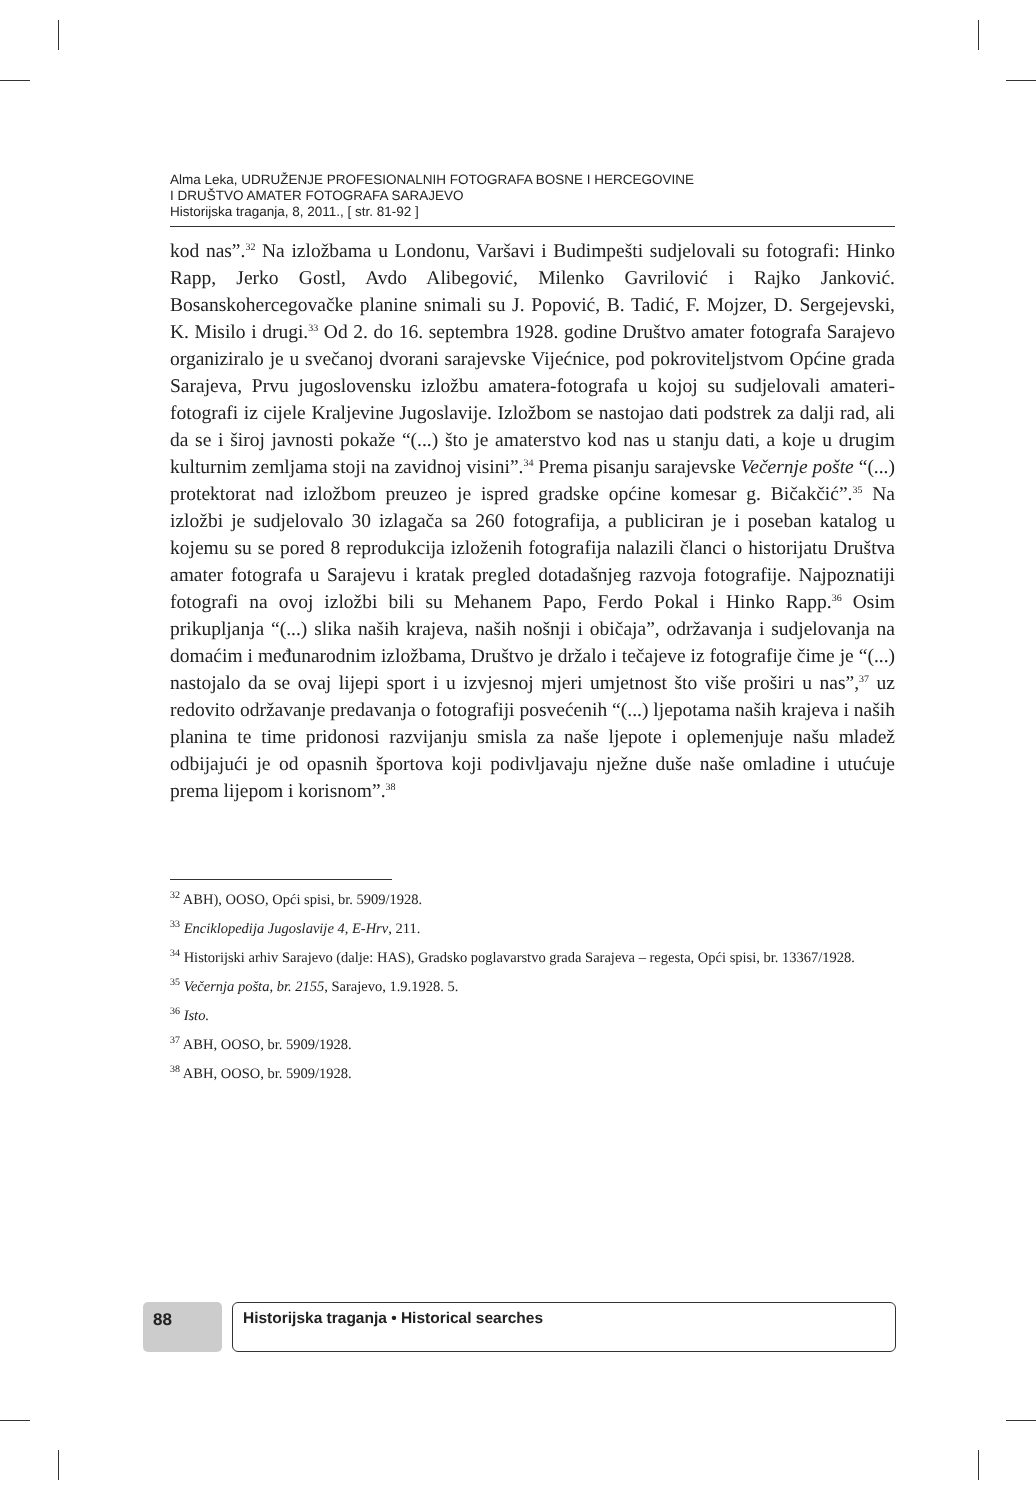Alma Leka, UDRUŽENJE PROFESIONALNIH FOTOGRAFA BOSNE I HERCEGOVINE
I DRUŠTVO AMATER FOTOGRAFA SARAJEVO
Historijska traganja, 8, 2011., [ str. 81-92 ]
kod nas”.<sup>32</sup> Na izložbama u Londonu, Varšavi i Budimpešti sudjelovali su fotografi: Hinko Rapp, Jerko Gostl, Avdo Alibegović, Milenko Gavrilović i Rajko Janković. Bosanskohercegovačke planine snimali su J. Popović, B. Tadić, F. Mojzer, D. Sergejevski, K. Misilo i drugi.<sup>33</sup> Od 2. do 16. septembra 1928. godine Društvo amater fotografa Sarajevo organiziralo je u svečanoj dvorani sarajevske Vijećnice, pod pokroviteljstvom Općine grada Sarajeva, Prvu jugoslovensku izložbu amatera-fotografa u kojoj su sudjelovali amateri-fotografi iz cijele Kraljevine Jugoslavije. Izložbom se nastojao dati podstrek za dalji rad, ali da se i široj javnosti pokaže “(...) što je amaterstvo kod nas u stanju dati, a koje u drugim kulturnim zemljama stoji na zavidnoj visini”.<sup>34</sup> Prema pisanju sarajevske Večernje pošte “(...) protektorat nad izložbom preuzeo je ispred gradske općine komesar g. Bičakčić”.<sup>35</sup> Na izložbi je sudjelovalo 30 izlagača sa 260 fotografija, a publiciran je i poseban katalog u kojemu su se pored 8 reprodukcija izloženih fotografija nalazili članci o historijatu Društva amater fotografa u Sarajevu i kratak pregled dotadašnjeg razvoja fotografije. Najpoznatiji fotografi na ovoj izložbi bili su Mehanem Papo, Ferdo Pokal i Hinko Rapp.<sup>36</sup> Osim prikupljanja “(...) slika naših krajeva, naših nošnji i običaja”, održavanja i sudjelovanja na domaćim i međunarodnim izložbama, Društvo je držalo i tečajeve iz fotografije čime je “(...) nastojalo da se ovaj lijepi sport i u izvjesnoj mjeri umjetnost što više proširi u nas”,<sup>37</sup> uz redovito održavanje predavanja o fotografiji posvećenih “(...) ljepotama naših krajeva i naših planina te time pridonosi razvijanju smisla za naše ljepote i oplemenjuje našu mladež odbijajući je od opasnih športova koji podivljavaju nježne duše naše omladine i utućuje prema lijepom i korisnom”.<sup>38</sup>
<sup>32</sup> ABH), OOSO, Opći spisi, br. 5909/1928.
<sup>33</sup> Enciklopedija Jugoslavije 4, E-Hrv, 211.
<sup>34</sup> Historijski arhiv Sarajevo (dalje: HAS), Gradsko poglavarstvo grada Sarajeva – regesta, Opći spisi, br. 13367/1928.
<sup>35</sup> Večernja pošta, br. 2155, Sarajevo, 1.9.1928. 5.
<sup>36</sup> Isto.
<sup>37</sup> ABH, OOSO, br. 5909/1928.
<sup>38</sup> ABH, OOSO, br. 5909/1928.
88 Historijska traganja • Historical searches